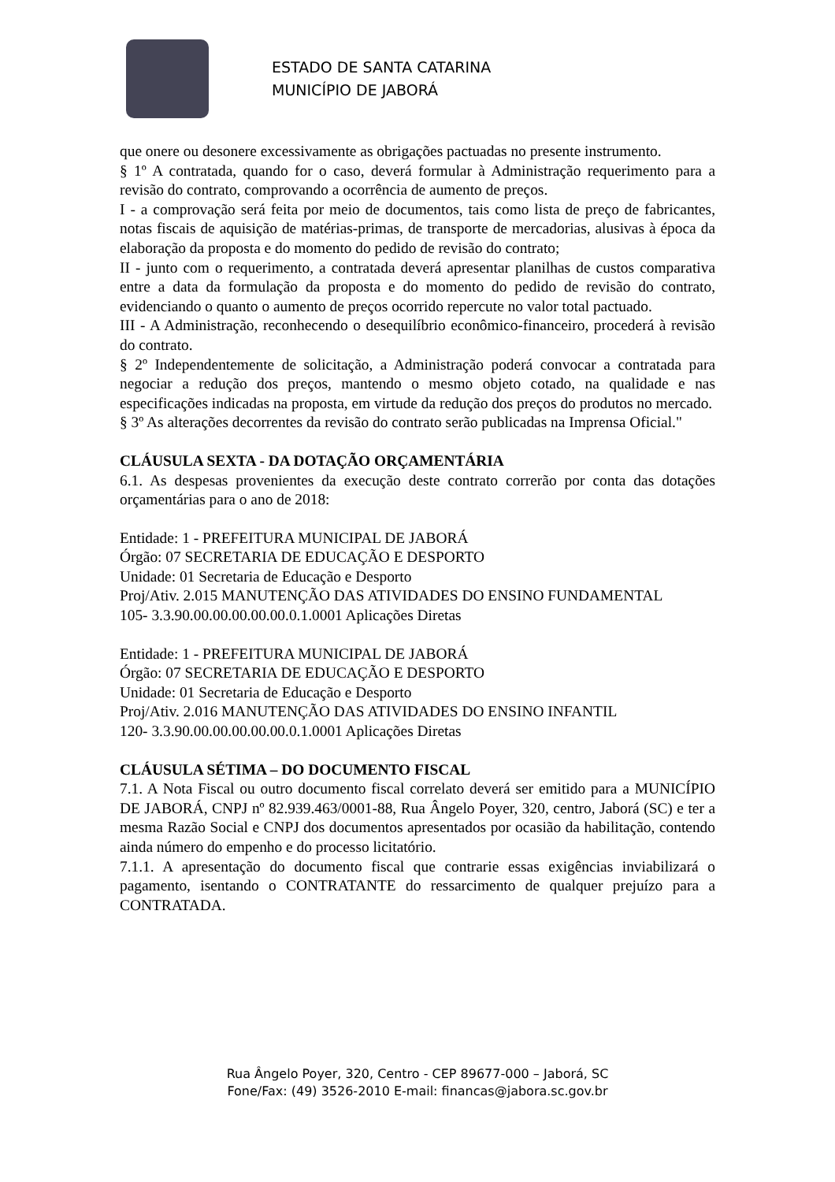ESTADO DE SANTA CATARINA
MUNICÍPIO DE JABORÁ
que onere ou desonere excessivamente as obrigações pactuadas no presente instrumento.
§ 1º A contratada, quando for o caso, deverá formular à Administração requerimento para a revisão do contrato, comprovando a ocorrência de aumento de preços.
I - a comprovação será feita por meio de documentos, tais como lista de preço de fabricantes, notas fiscais de aquisição de matérias-primas, de transporte de mercadorias, alusivas à época da elaboração da proposta e do momento do pedido de revisão do contrato;
II - junto com o requerimento, a contratada deverá apresentar planilhas de custos comparativa entre a data da formulação da proposta e do momento do pedido de revisão do contrato, evidenciando o quanto o aumento de preços ocorrido repercute no valor total pactuado.
III - A Administração, reconhecendo o desequilíbrio econômico-financeiro, procederá à revisão do contrato.
§ 2º Independentemente de solicitação, a Administração poderá convocar a contratada para negociar a redução dos preços, mantendo o mesmo objeto cotado, na qualidade e nas especificações indicadas na proposta, em virtude da redução dos preços do produtos no mercado.
§ 3º As alterações decorrentes da revisão do contrato serão publicadas na Imprensa Oficial."
CLÁUSULA SEXTA - DA DOTAÇÃO ORÇAMENTÁRIA
6.1. As despesas provenientes da execução deste contrato correrão por conta das dotações orçamentárias para o ano de 2018:
Entidade: 1 - PREFEITURA MUNICIPAL DE JABORÁ
Órgão: 07 SECRETARIA DE EDUCAÇÃO E DESPORTO
Unidade: 01 Secretaria de Educação e Desporto
Proj/Ativ. 2.015 MANUTENÇÃO DAS ATIVIDADES DO ENSINO FUNDAMENTAL
105- 3.3.90.00.00.00.00.00.0.1.0001 Aplicações Diretas
Entidade: 1 - PREFEITURA MUNICIPAL DE JABORÁ
Órgão: 07 SECRETARIA DE EDUCAÇÃO E DESPORTO
Unidade: 01 Secretaria de Educação e Desporto
Proj/Ativ. 2.016 MANUTENÇÃO DAS ATIVIDADES DO ENSINO INFANTIL
120- 3.3.90.00.00.00.00.00.0.1.0001 Aplicações Diretas
CLÁUSULA SÉTIMA – DO DOCUMENTO FISCAL
7.1. A Nota Fiscal ou outro documento fiscal correlato deverá ser emitido para a MUNICÍPIO DE JABORÁ, CNPJ nº 82.939.463/0001-88, Rua Ângelo Poyer, 320, centro, Jaborá (SC) e ter a mesma Razão Social e CNPJ dos documentos apresentados por ocasião da habilitação, contendo ainda número do empenho e do processo licitatório.
7.1.1. A apresentação do documento fiscal que contrarie essas exigências inviabilizará o pagamento, isentando o CONTRATANTE do ressarcimento de qualquer prejuízo para a CONTRATADA.
Rua Ângelo Poyer, 320, Centro - CEP 89677-000 – Jaborá, SC
Fone/Fax: (49) 3526-2010 E-mail: financas@jabora.sc.gov.br